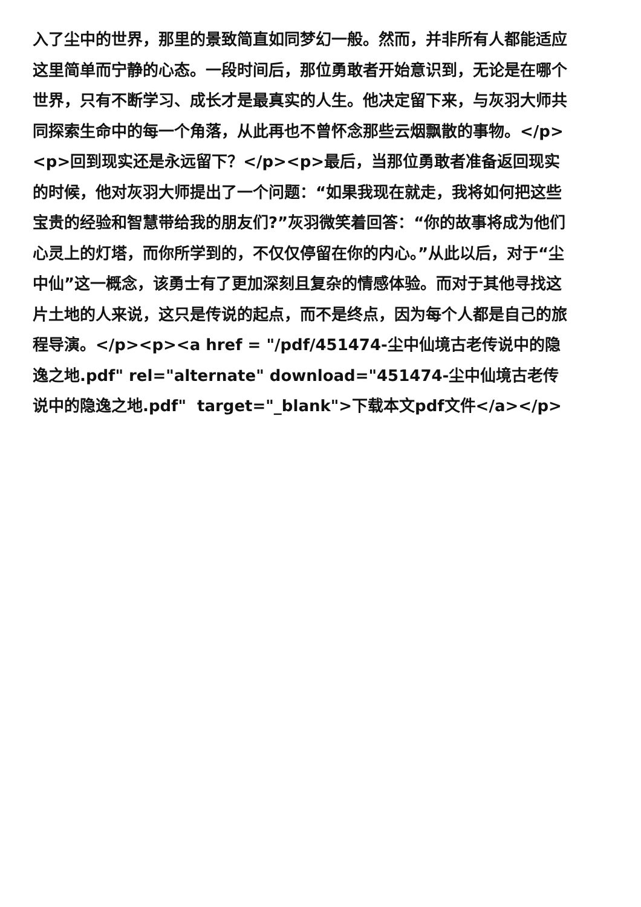入了尘中的世界，那里的景致简直如同梦幻一般。然而，并非所有人都能适应这里简单而宁静的心态。一段时间后，那位勇敢者开始意识到，无论是在哪个世界，只有不断学习、成长才是最真实的人生。他决定留下来，与灰羽大师共同探索生命中的每一个角落，从此再也不曾怀念那些云烟飘散的事物。</p><p>回到现实还是永远留下？</p><p>最后，当那位勇敢者准备返回现实的时候，他对灰羽大师提出了一个问题：“如果我现在就走，我将如何把这些宝贵的经验和智慧带给我的朋友们?”灰羽微笑着回答：“你的故事将成为他们心灵上的灯塔，而你所学到的，不仅仅停留在你的内心。”从此以后，对于“尘中仙”这一概念，该勇士有了更加深刻且复杂的情感体验。而对于其他寻找这片土地的人来说，这只是传说的起点，而不是终点，因为每个人都是自己的旅程导演。</p><p><a href = "/pdf/451474-尘中仙境古老传说中的隐逸之地.pdf" rel="alternate" download="451474-尘中仙境古老传说中的隐逸之地.pdf" target="_blank">下载本文pdf文件</a></p>